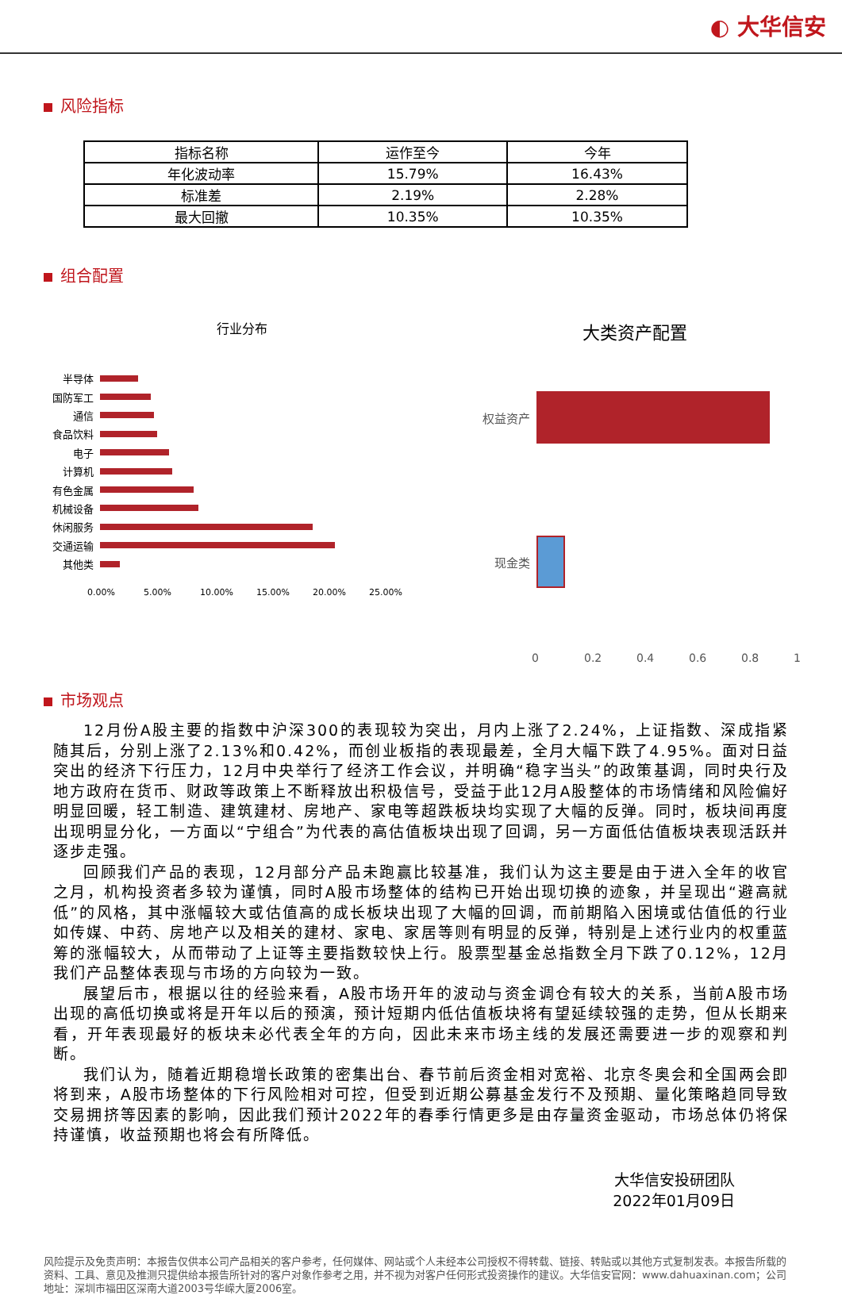◐ 大华信安
风险指标
| 指标名称 | 运作至今 | 今年 |
| --- | --- | --- |
| 年化波动率 | 15.79% | 16.43% |
| 标准差 | 2.19% | 2.28% |
| 最大回撤 | 10.35% | 10.35% |
组合配置
行业分布
半导体
国防军工
通信
食品饮料
电子
计算机
有色金属
机械设备
休闲服务
交通运输
其他类
0.00% 5.00% 10.00% 15.00% 20.00% 25.00%
大类资产配置
权益资产
现金类
0 0.2 0.4 0.6 0.8 1
市场观点
12月份A股主要的指数中沪深300的表现较为突出，月内上涨了2.24%，上证指数、深成指紧随其后，分别上涨了2.13%和0.42%，而创业板指的表现最差，全月大幅下跌了4.95%。面对日益突出的经济下行压力，12月中央举行了经济工作会议，并明确“稳字当头”的政策基调，同时央行及地方政府在货币、财政等政策上不断释放出积极信号，受益于此12月A股整体的市场情绪和风险偏好明显回暖，轻工制造、建筑建材、房地产、家电等超跌板块均实现了大幅的反弹。同时，板块间再度出现明显分化，一方面以“宁组合”为代表的高估值板块出现了回调，另一方面低估值板块表现活跃并逐步走强。
回顾我们产品的表现，12月部分产品未跑赢比较基准，我们认为这主要是由于进入全年的收官之月，机构投资者多较为谨慎，同时A股市场整体的结构已开始出现切换的迹象，并呈现出“避高就低”的风格，其中涨幅较大或估值高的成长板块出现了大幅的回调，而前期陷入困境或估值低的行业如传媒、中药、房地产以及相关的建材、家电、家居等则有明显的反弹，特别是上述行业内的权重蓝筹的涨幅较大，从而带动了上证等主要指数较快上行。股票型基金总指数全月下跌了0.12%，12月我们产品整体表现与市场的方向较为一致。
展望后市，根据以往的经验来看，A股市场开年的波动与资金调仓有较大的关系，当前A股市场出现的高低切换或将是开年以后的预演，预计短期内低估值板块将有望延续较强的走势，但从长期来看，开年表现最好的板块未必代表全年的方向，因此未来市场主线的发展还需要进一步的观察和判断。
我们认为，随着近期稳增长政策的密集出台、春节前后资金相对宽裕、北京冬奥会和全国两会即将到来，A股市场整体的下行风险相对可控，但受到近期公募基金发行不及预期、量化策略趋同导致交易拥挤等因素的影响，因此我们预计2022年的春季行情更多是由存量资金驱动，市场总体仍将保持谨慎，收益预期也将会有所降低。
大华信安投研团队
2022年01月09日
风险提示及免责声明：本报告仅供本公司产品相关的客户参考，任何媒体、网站或个人未经本公司授权不得转载、链接、转贴或以其他方式复制发表。本报告所载的资料、工具、意见及推测只提供给本报告所针对的客户对象作参考之用，并不视为对客户任何形式投资操作的建议。大华信安官网：www.dahuaxinan.com；公司地址：深圳市福田区深南大道2003号华嵘大厦2006室。